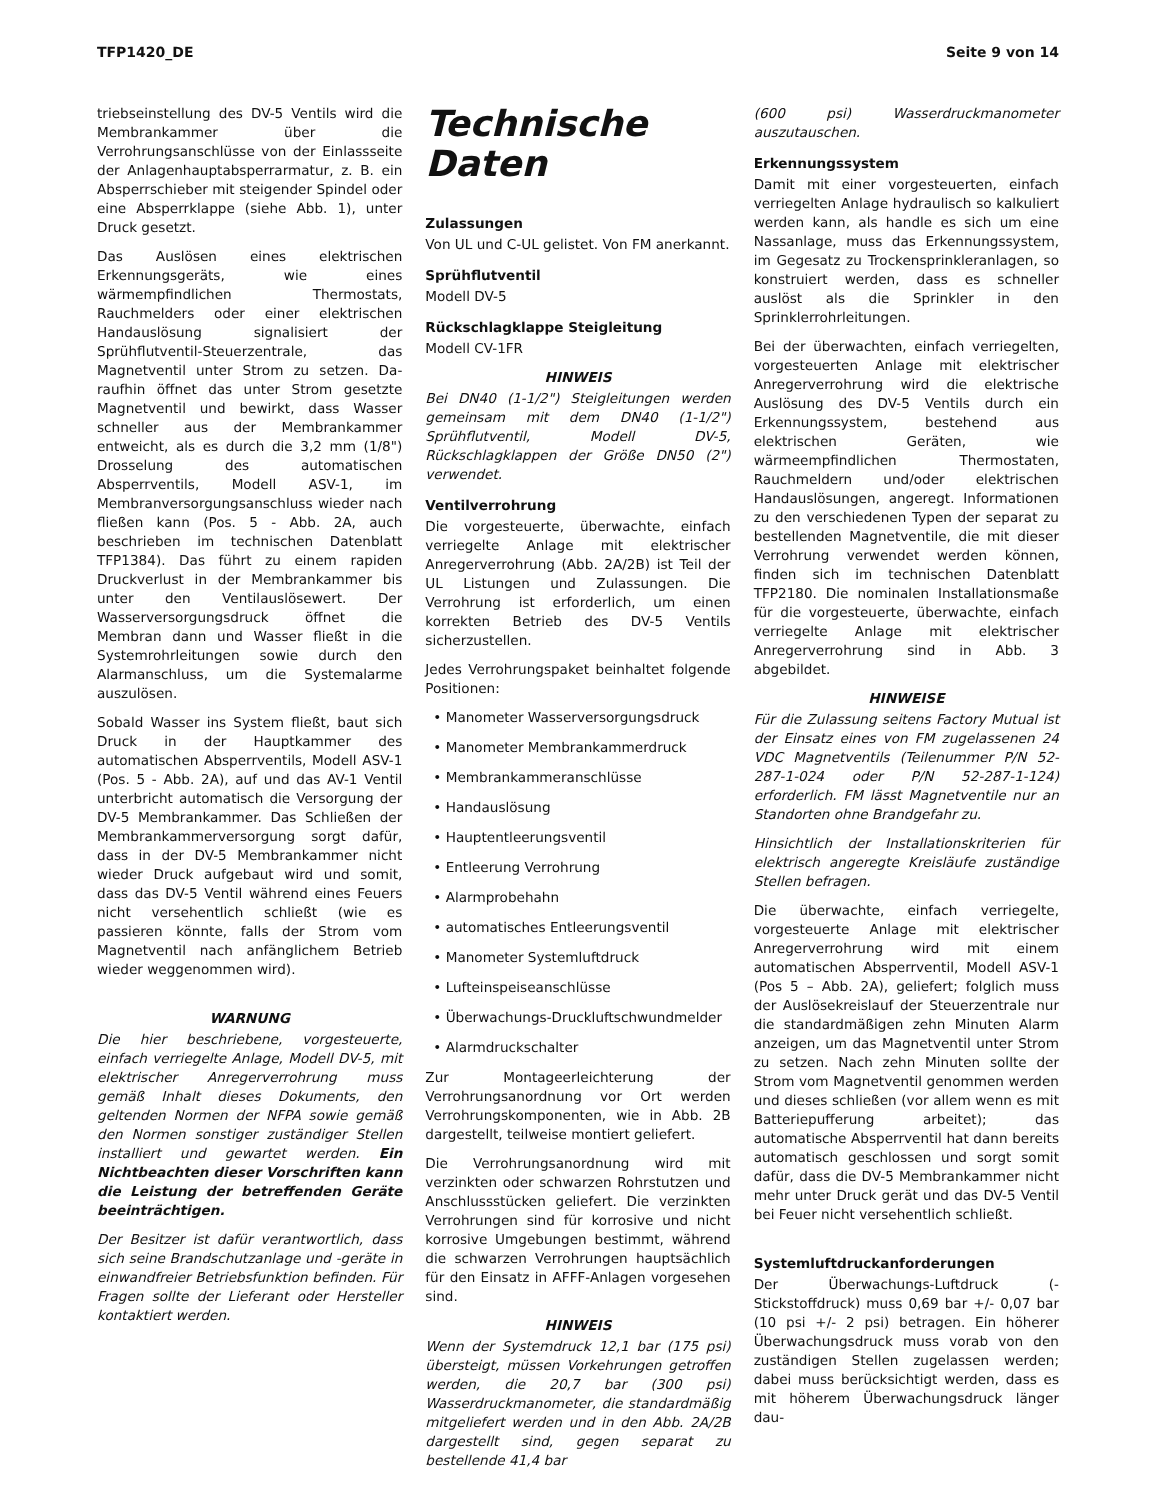TFP1420_DE Seite 9 von 14
triebseinstellung des DV-5 Ventils wird die Membrankammer über die Verrohrungsanschlüsse von der Einlassseite der Anlagenhauptabsperrarmatur, z. B. ein Absperrschieber mit steigender Spindel oder eine Absperrklappe (siehe Abb. 1), unter Druck gesetzt.
Das Auslösen eines elektrischen Erkennungsgeräts, wie eines wärmempfindlichen Thermostats, Rauchmelders oder einer elektrischen Handauslösung signalisiert der Sprühflutventil-Steuerzentrale, das Magnetventil unter Strom zu setzen. Da-raufhin öffnet das unter Strom gesetzte Magnetventil und bewirkt, dass Wasser schneller aus der Membrankammer entweicht, als es durch die 3,2 mm (1/8") Drosselung des automatischen Absperrventils, Modell ASV-1, im Membranversorgungsanschluss wieder nach fließen kann (Pos. 5 - Abb. 2A, auch beschrieben im technischen Datenblatt TFP1384). Das führt zu einem rapiden Druckverlust in der Membrankammer bis unter den Ventilauslösewert. Der Wasserversorgungsdruck öffnet die Membran dann und Wasser fließt in die Systemrohrleitungen sowie durch den Alarmanschluss, um die Systemalarme auszulösen.
Sobald Wasser ins System fließt, baut sich Druck in der Hauptkammer des automatischen Absperrventils, Modell ASV-1 (Pos. 5 - Abb. 2A), auf und das AV-1 Ventil unterbricht automatisch die Versorgung der DV-5 Membrankammer. Das Schließen der Membrankammerversorgung sorgt dafür, dass in der DV-5 Membrankammer nicht wieder Druck aufgebaut wird und somit, dass das DV-5 Ventil während eines Feuers nicht versehentlich schließt (wie es passieren könnte, falls der Strom vom Magnetventil nach anfänglichem Betrieb wieder weggenommen wird).
WARNUNG
Die hier beschriebene, vorgesteuerte, einfach verriegelte Anlage, Modell DV-5, mit elektrischer Anregerverrohrung muss gemäß Inhalt dieses Dokuments, den geltenden Normen der NFPA sowie gemäß den Normen sonstiger zuständiger Stellen installiert und gewartet werden. Ein Nichtbeachten dieser Vorschriften kann die Leistung der betreffenden Geräte beeinträchtigen.
Der Besitzer ist dafür verantwortlich, dass sich seine Brandschutzanlage und -geräte in einwandfreier Betriebsfunktion befinden. Für Fragen sollte der Lieferant oder Hersteller kontaktiert werden.
Technische Daten
Zulassungen
Von UL und C-UL gelistet. Von FM anerkannt.
Sprühflutventil
Modell DV-5
Rückschlagklappe Steigleitung
Modell CV-1FR
HINWEIS
Bei DN40 (1-1/2") Steigleitungen werden gemeinsam mit dem DN40 (1-1/2") Sprühflutventil, Modell DV-5, Rückschlagklappen der Größe DN50 (2") verwendet.
Ventilverrohrung
Die vorgesteuerte, überwachte, einfach verriegelte Anlage mit elektrischer Anregerverrohrung (Abb. 2A/2B) ist Teil der UL Listungen und Zulassungen. Die Verrohrung ist erforderlich, um einen korrekten Betrieb des DV-5 Ventils sicherzustellen.
Jedes Verrohrungspaket beinhaltet folgende Positionen:
• Manometer Wasserversorgungsdruck
• Manometer Membrankammerdruck
• Membrankammeranschlüsse
• Handauslösung
• Hauptentleerungsventil
• Entleerung Verrohrung
• Alarmprobehahn
• automatisches Entleerungsventil
• Manometer Systemluftdruck
• Lufteinspeiseanschlüsse
• Überwachungs-Druckluftschwundmelder
• Alarmdruckschalter
Zur Montageerleichterung der Verrohrungsanordnung vor Ort werden Verrohrungskomponenten, wie in Abb. 2B dargestellt, teilweise montiert geliefert.
Die Verrohrungsanordnung wird mit verzinkten oder schwarzen Rohrstutzen und Anschlussstücken geliefert. Die verzinkten Verrohrungen sind für korrosive und nicht korrosive Umgebungen bestimmt, während die schwarzen Verrohrungen hauptsächlich für den Einsatz in AFFF-Anlagen vorgesehen sind.
HINWEIS
Wenn der Systemdruck 12,1 bar (175 psi) übersteigt, müssen Vorkehrungen getroffen werden, die 20,7 bar (300 psi) Wasserdruckmanometer, die standardmäßig mitgeliefert werden und in den Abb. 2A/2B dargestellt sind, gegen separat zu bestellende 41,4 bar
(600 psi) Wasserdruckmanometer auszutauschen.
Erkennungssystem
Damit mit einer vorgesteuerten, einfach verriegelten Anlage hydraulisch so kalkuliert werden kann, als handle es sich um eine Nassanlage, muss das Erkennungssystem, im Gegesatz zu Trockensprinkleranlagen, so konstruiert werden, dass es schneller auslöst als die Sprinkler in den Sprinklerrohrleitungen.
Bei der überwachten, einfach verriegelten, vorgesteuerten Anlage mit elektrischer Anregerverrohrung wird die elektrische Auslösung des DV-5 Ventils durch ein Erkennungssystem, bestehend aus elektrischen Geräten, wie wärmeempfindlichen Thermostaten, Rauchmeldern und/oder elektrischen Handauslösungen, angeregt. Informationen zu den verschiedenen Typen der separat zu bestellenden Magnetventile, die mit dieser Verrohrung verwendet werden können, finden sich im technischen Datenblatt TFP2180. Die nominalen Installationsmaße für die vorgesteuerte, überwachte, einfach verriegelte Anlage mit elektrischer Anregerverrohrung sind in Abb. 3 abgebildet.
HINWEISE
Für die Zulassung seitens Factory Mutual ist der Einsatz eines von FM zugelassenen 24 VDC Magnetventils (Teilenummer P/N 52-287-1-024 oder P/N 52-287-1-124) erforderlich. FM lässt Magnetventile nur an Standorten ohne Brandgefahr zu.
Hinsichtlich der Installationskriterien für elektrisch angeregte Kreisläufe zuständige Stellen befragen.
Die überwachte, einfach verriegelte, vorgesteuerte Anlage mit elektrischer Anregerverrohrung wird mit einem automatischen Absperrventil, Modell ASV-1 (Pos 5 – Abb. 2A), geliefert; folglich muss der Auslösekreislauf der Steuerzentrale nur die standardmäßigen zehn Minuten Alarm anzeigen, um das Magnetventil unter Strom zu setzen. Nach zehn Minuten sollte der Strom vom Magnetventil genommen werden und dieses schließen (vor allem wenn es mit Batteriepufferung arbeitet); das automatische Absperrventil hat dann bereits automatisch geschlossen und sorgt somit dafür, dass die DV-5 Membrankammer nicht mehr unter Druck gerät und das DV-5 Ventil bei Feuer nicht versehentlich schließt.
Systemluftdruckanforderungen
Der Überwachungs-Luftdruck (-Stickstoffdruck) muss 0,69 bar +/- 0,07 bar (10 psi +/- 2 psi) betragen. Ein höherer Überwachungsdruck muss vorab von den zuständigen Stellen zugelassen werden; dabei muss berücksichtigt werden, dass es mit höherem Überwachungsdruck länger dau-